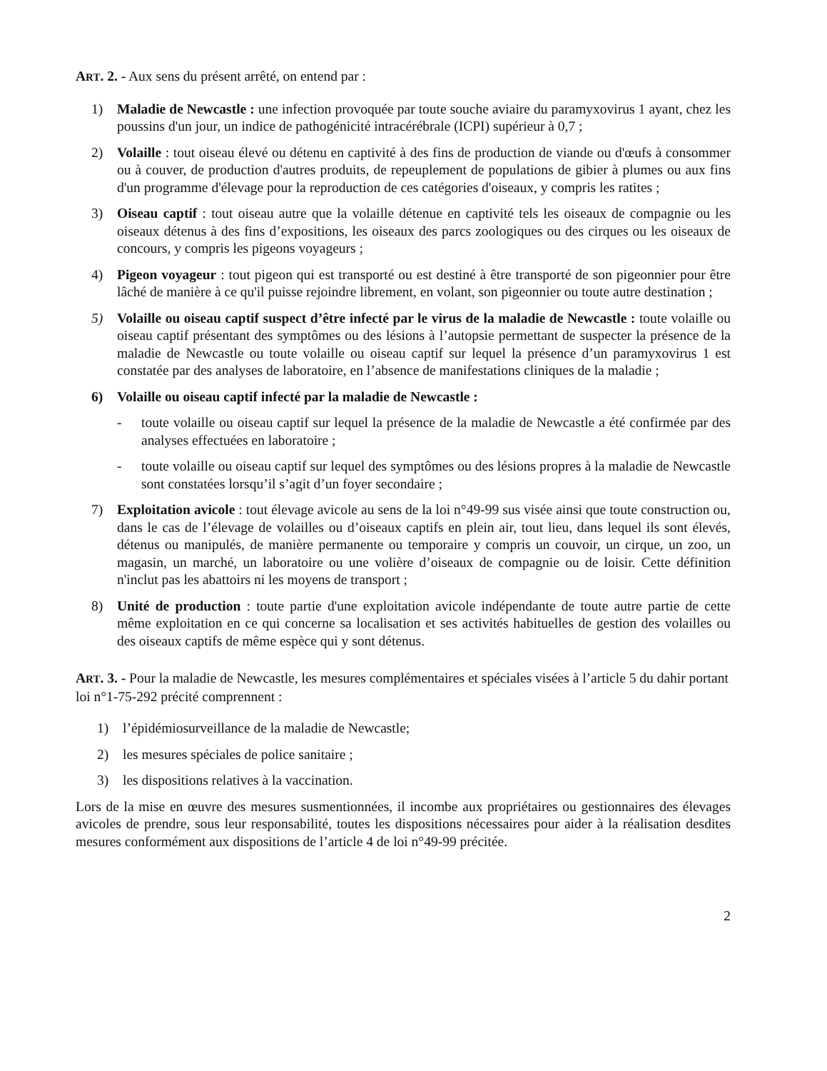ART. 2. - Aux sens du présent arrêté, on entend par :
1) Maladie de Newcastle : une infection provoquée par toute souche aviaire du paramyxovirus 1 ayant, chez les poussins d'un jour, un indice de pathogénicité intracérébrale (ICPI) supérieur à 0,7 ;
2) Volaille : tout oiseau élevé ou détenu en captivité à des fins de production de viande ou d'œufs à consommer ou à couver, de production d'autres produits, de repeuplement de populations de gibier à plumes ou aux fins d'un programme d'élevage pour la reproduction de ces catégories d'oiseaux, y compris les ratites ;
3) Oiseau captif : tout oiseau autre que la volaille détenue en captivité tels les oiseaux de compagnie ou les oiseaux détenus à des fins d’expositions, les oiseaux des parcs zoologiques ou des cirques ou les oiseaux de concours, y compris les pigeons voyageurs ;
4) Pigeon voyageur : tout pigeon qui est transporté ou est destiné à être transporté de son pigeonnier pour être lâché de manière à ce qu'il puisse rejoindre librement, en volant, son pigeonnier ou toute autre destination ;
5) Volaille ou oiseau captif suspect d’être infecté par le virus de la maladie de Newcastle : toute volaille ou oiseau captif présentant des symptômes ou des lésions à l’autopsie permettant de suspecter la présence de la maladie de Newcastle ou toute volaille ou oiseau captif sur lequel la présence d’un paramyxovirus 1 est constatée par des analyses de laboratoire, en l’absence de manifestations cliniques de la maladie ;
6) Volaille ou oiseau captif infecté par la maladie de Newcastle :
- toute volaille ou oiseau captif sur lequel la présence de la maladie de Newcastle a été confirmée par des analyses effectuées en laboratoire ;
- toute volaille ou oiseau captif sur lequel des symptômes ou des lésions propres à la maladie de Newcastle sont constatées lorsqu’il s’agit d’un foyer secondaire ;
7) Exploitation avicole : tout élevage avicole au sens de la loi n°49-99 sus visée ainsi que toute construction ou, dans le cas de l’élevage de volailles ou d’oiseaux captifs en plein air, tout lieu, dans lequel ils sont élevés, détenus ou manipulés, de manière permanente ou temporaire y compris un couvoir, un cirque, un zoo, un magasin, un marché, un laboratoire ou une volière d’oiseaux de compagnie ou de loisir. Cette définition n'inclut pas les abattoirs ni les moyens de transport ;
8) Unité de production : toute partie d'une exploitation avicole indépendante de toute autre partie de cette même exploitation en ce qui concerne sa localisation et ses activités habituelles de gestion des volailles ou des oiseaux captifs de même espèce qui y sont détenus.
ART. 3. - Pour la maladie de Newcastle, les mesures complémentaires et spéciales visées à l’article 5 du dahir portant loi n°1-75-292 précité comprennent :
1) l’épidémiosurveillance de la maladie de Newcastle;
2) les mesures spéciales de police sanitaire ;
3) les dispositions relatives à la vaccination.
Lors de la mise en œuvre des mesures susmentionnées, il incombe aux propriétaires ou gestionnaires des élevages avicoles de prendre, sous leur responsabilité, toutes les dispositions nécessaires pour aider à la réalisation desdites mesures conformément aux dispositions de l’article 4 de loi n°49-99 précitée.
2